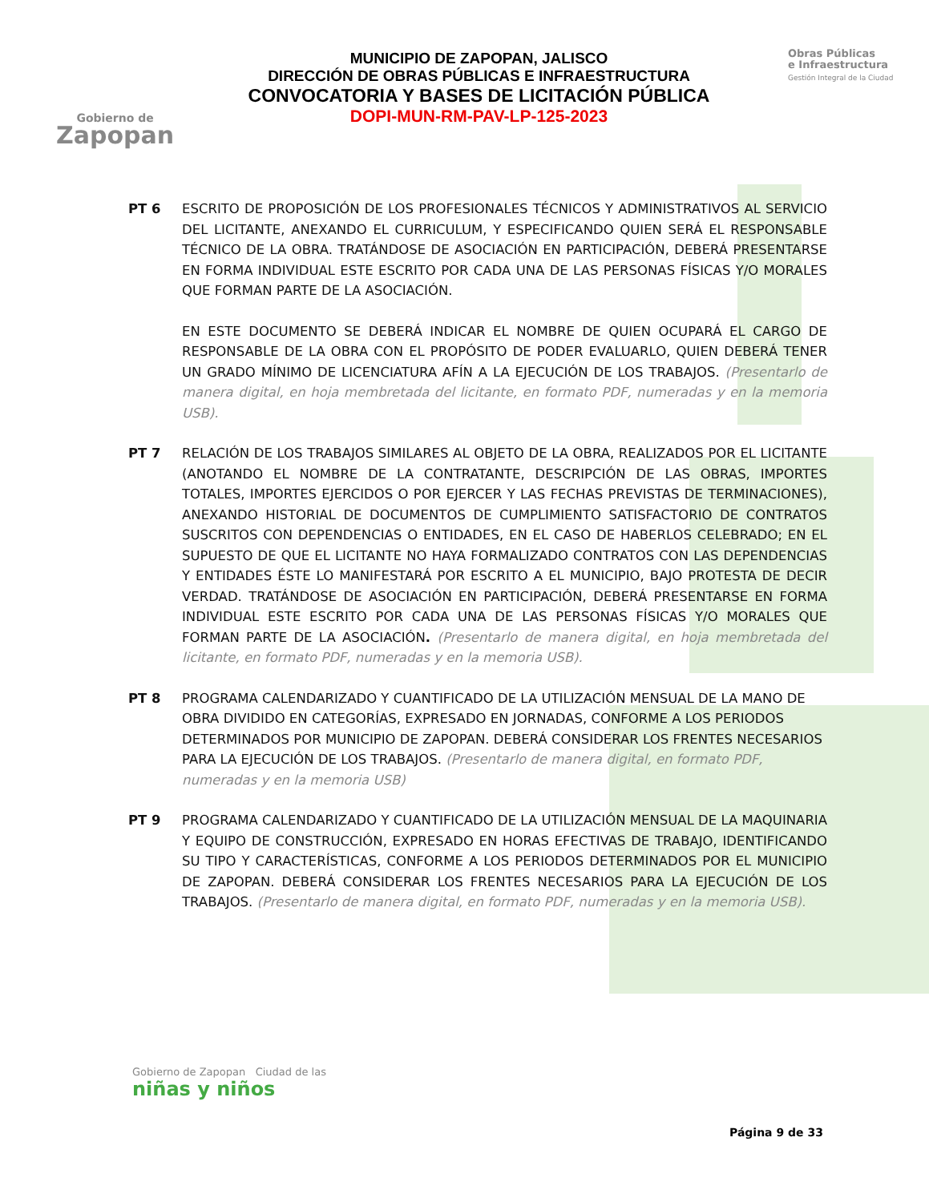Gobierno de
Zapopan
MUNICIPIO DE ZAPOPAN, JALISCO
DIRECCIÓN DE OBRAS PÚBLICAS E INFRAESTRUCTURA
CONVOCATORIA Y BASES DE LICITACIÓN PÚBLICA
DOPI-MUN-RM-PAV-LP-125-2023
Obras Públicas
e Infraestructura
Gestión Integral de la Ciudad
PT 6 ESCRITO DE PROPOSICIÓN DE LOS PROFESIONALES TÉCNICOS Y ADMINISTRATIVOS AL SERVICIO DEL LICITANTE, ANEXANDO EL CURRICULUM, Y ESPECIFICANDO QUIEN SERÁ EL RESPONSABLE TÉCNICO DE LA OBRA. TRATÁNDOSE DE ASOCIACIÓN EN PARTICIPACIÓN, DEBERÁ PRESENTARSE EN FORMA INDIVIDUAL ESTE ESCRITO POR CADA UNA DE LAS PERSONAS FÍSICAS Y/O MORALES QUE FORMAN PARTE DE LA ASOCIACIÓN.
EN ESTE DOCUMENTO SE DEBERÁ INDICAR EL NOMBRE DE QUIEN OCUPARÁ EL CARGO DE RESPONSABLE DE LA OBRA CON EL PROPÓSITO DE PODER EVALUARLO, QUIEN DEBERÁ TENER UN GRADO MÍNIMO DE LICENCIATURA AFÍN A LA EJECUCIÓN DE LOS TRABAJOS. (Presentarlo de manera digital, en hoja membretada del licitante, en formato PDF, numeradas y en la memoria USB).
PT 7 RELACIÓN DE LOS TRABAJOS SIMILARES AL OBJETO DE LA OBRA, REALIZADOS POR EL LICITANTE (ANOTANDO EL NOMBRE DE LA CONTRATANTE, DESCRIPCIÓN DE LAS OBRAS, IMPORTES TOTALES, IMPORTES EJERCIDOS O POR EJERCER Y LAS FECHAS PREVISTAS DE TERMINACIONES), ANEXANDO HISTORIAL DE DOCUMENTOS DE CUMPLIMIENTO SATISFACTORIO DE CONTRATOS SUSCRITOS CON DEPENDENCIAS O ENTIDADES, EN EL CASO DE HABERLOS CELEBRADO; EN EL SUPUESTO DE QUE EL LICITANTE NO HAYA FORMALIZADO CONTRATOS CON LAS DEPENDENCIAS Y ENTIDADES ÉSTE LO MANIFESTARÁ POR ESCRITO A EL MUNICIPIO, BAJO PROTESTA DE DECIR VERDAD. TRATÁNDOSE DE ASOCIACIÓN EN PARTICIPACIÓN, DEBERÁ PRESENTARSE EN FORMA INDIVIDUAL ESTE ESCRITO POR CADA UNA DE LAS PERSONAS FÍSICAS Y/O MORALES QUE FORMAN PARTE DE LA ASOCIACIÓN. (Presentarlo de manera digital, en hoja membretada del licitante, en formato PDF, numeradas y en la memoria USB).
PT 8 PROGRAMA CALENDARIZADO Y CUANTIFICADO DE LA UTILIZACIÓN MENSUAL DE LA MANO DE OBRA DIVIDIDO EN CATEGORÍAS, EXPRESADO EN JORNADAS, CONFORME A LOS PERIODOS DETERMINADOS POR MUNICIPIO DE ZAPOPAN. DEBERÁ CONSIDERAR LOS FRENTES NECESARIOS PARA LA EJECUCIÓN DE LOS TRABAJOS. (Presentarlo de manera digital, en formato PDF, numeradas y en la memoria USB)
PT 9 PROGRAMA CALENDARIZADO Y CUANTIFICADO DE LA UTILIZACIÓN MENSUAL DE LA MAQUINARIA Y EQUIPO DE CONSTRUCCIÓN, EXPRESADO EN HORAS EFECTIVAS DE TRABAJO, IDENTIFICANDO SU TIPO Y CARACTERÍSTICAS, CONFORME A LOS PERIODOS DETERMINADOS POR EL MUNICIPIO DE ZAPOPAN. DEBERÁ CONSIDERAR LOS FRENTES NECESARIOS PARA LA EJECUCIÓN DE LOS TRABAJOS. (Presentarlo de manera digital, en formato PDF, numeradas y en la memoria USB).
Gobierno de Zapopan Ciudad de las
niñas y niños
Página 9 de 33